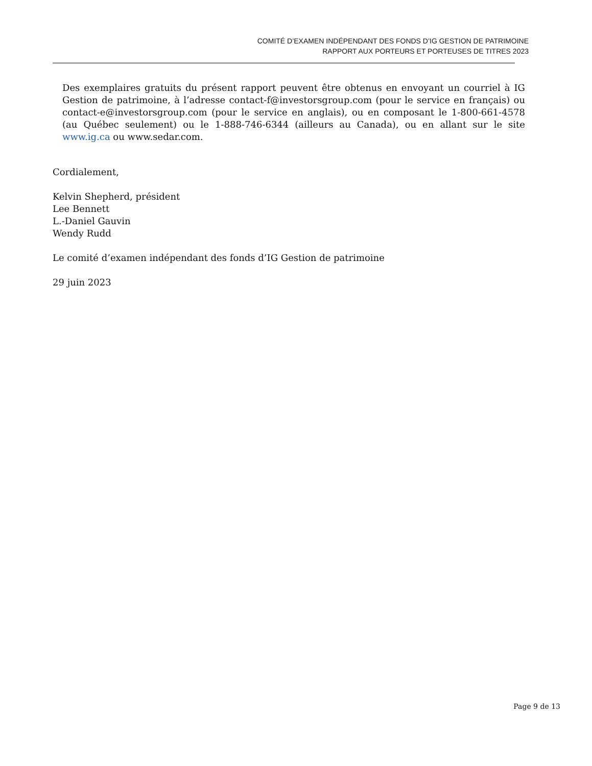COMITÉ D’EXAMEN INDÉPENDANT DES FONDS D’IG GESTION DE PATRIMOINE
RAPPORT AUX PORTEURS ET PORTEUSES DE TITRES 2023
Des exemplaires gratuits du présent rapport peuvent être obtenus en envoyant un courriel à IG Gestion de patrimoine, à l’adresse contact-f@investorsgroup.com (pour le service en français) ou contact-e@investorsgroup.com (pour le service en anglais), ou en composant le 1-800-661-4578 (au Québec seulement) ou le 1-888-746-6344 (ailleurs au Canada), ou en allant sur le site www.ig.ca ou www.sedar.com.
Cordialement,
Kelvin Shepherd, président
Lee Bennett
L.-Daniel Gauvin
Wendy Rudd
Le comité d’examen indépendant des fonds d’IG Gestion de patrimoine
29 juin 2023
Page 9 de 13